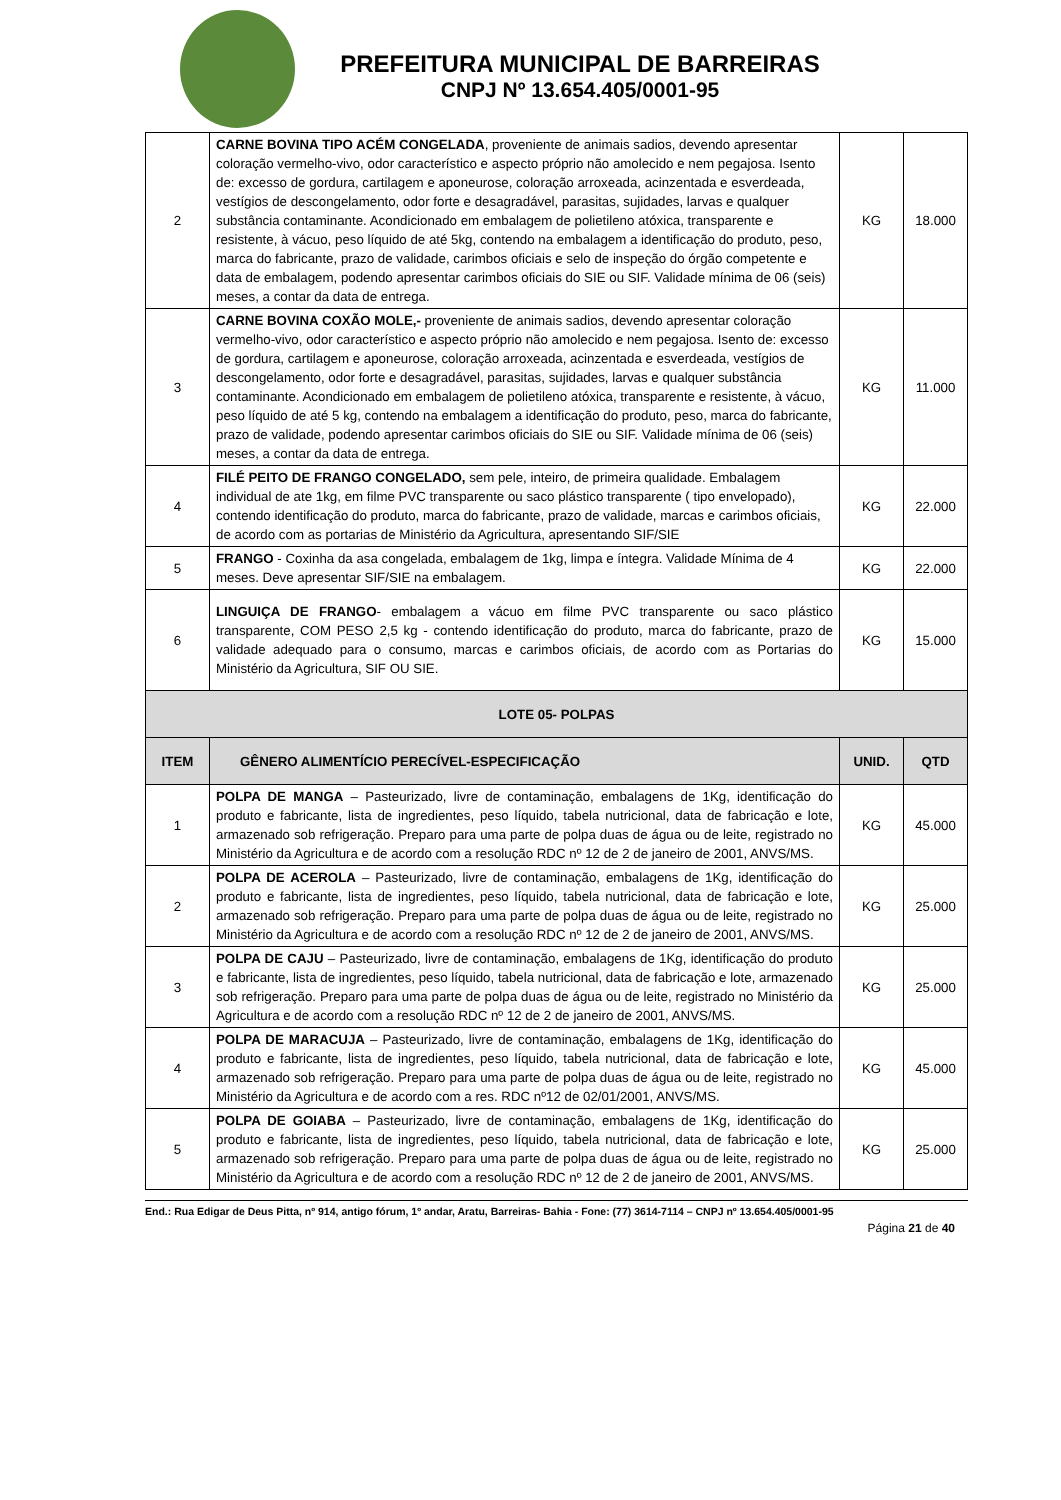PREFEITURA MUNICIPAL DE BARREIRAS
CNPJ Nº 13.654.405/0001-95
| 2 | CARNE BOVINA TIPO ACÉM CONGELADA , proveniente de animais sadios, devendo apresentar coloração vermelho-vivo, odor característico e aspecto próprio não amolecido e nem pegajosa. Isento de: excesso de gordura, cartilagem e aponeurose, coloração arroxeada, acinzentada e esverdeada, vestígios de descongelamento, odor forte e desagradável, parasitas, sujidades, larvas e qualquer substância contaminante. Acondicionado em embalagem de polietileno atóxica, transparente e resistente, à vácuo, peso líquido de até 5kg, contendo na embalagem a identificação do produto, peso, marca do fabricante, prazo de validade, carimbos oficiais e selo de inspeção do órgão competente e data de embalagem, podendo apresentar carimbos oficiais do SIE ou SIF. Validade mínima de 06 (seis) meses, a contar da data de entrega. | KG | 18.000 |
| 3 | CARNE BOVINA COXÃO MOLE,- proveniente de animais sadios, devendo apresentar coloração vermelho-vivo, odor característico e aspecto próprio não amolecido e nem pegajosa. Isento de: excesso de gordura, cartilagem e aponeurose, coloração arroxeada, acinzentada e esverdeada, vestígios de descongelamento, odor forte e desagradável, parasitas, sujidades, larvas e qualquer substância contaminante. Acondicionado em embalagem de polietileno atóxica, transparente e resistente, à vácuo, peso líquido de até 5 kg, contendo na embalagem a identificação do produto, peso, marca do fabricante, prazo de validade, podendo apresentar carimbos oficiais do SIE ou SIF. Validade mínima de 06 (seis) meses, a contar da data de entrega. | KG | 11.000 |
| 4 | FILÉ PEITO DE FRANGO CONGELADO, sem pele, inteiro, de primeira qualidade. Embalagem individual de ate 1kg, em filme PVC transparente ou saco plástico transparente ( tipo envelopado), contendo identificação do produto, marca do fabricante, prazo de validade, marcas e carimbos oficiais, de acordo com as portarias de Ministério da Agricultura, apresentando SIF/SIE | KG | 22.000 |
| 5 | FRANGO - Coxinha da asa congelada, embalagem de 1kg, limpa e íntegra. Validade Mínima de 4 meses. Deve apresentar SIF/SIE na embalagem. | KG | 22.000 |
| 6 | LINGUIÇA DE FRANGO - embalagem a vácuo em filme PVC transparente ou saco plástico transparente, COM PESO 2,5 kg - contendo identificação do produto, marca do fabricante, prazo de validade adequado para o consumo, marcas e carimbos oficiais, de acordo com as Portarias do Ministério da Agricultura, SIF OU SIE. | KG | 15.000 |
| LOTE 05- POLPAS | | | |
| ITEM | GÊNERO ALIMENTÍCIO PERECÍVEL-ESPECIFICAÇÃO | UNID. | QTD |
| 1 | POLPA DE MANGA – Pasteurizado, livre de contaminação, embalagens de 1Kg, identificação do produto e fabricante, lista de ingredientes, peso líquido, tabela nutricional, data de fabricação e lote, armazenado sob refrigeração. Preparo para uma parte de polpa duas de água ou de leite, registrado no Ministério da Agricultura e de acordo com a resolução RDC nº 12 de 2 de janeiro de 2001, ANVS/MS. | KG | 45.000 |
| 2 | POLPA DE ACEROLA – Pasteurizado, livre de contaminação, embalagens de 1Kg, identificação do produto e fabricante, lista de ingredientes, peso líquido, tabela nutricional, data de fabricação e lote, armazenado sob refrigeração. Preparo para uma parte de polpa duas de água ou de leite, registrado no Ministério da Agricultura e de acordo com a resolução RDC nº 12 de 2 de janeiro de 2001, ANVS/MS. | KG | 25.000 |
| 3 | POLPA DE CAJU – Pasteurizado, livre de contaminação, embalagens de 1Kg, identificação do produto e fabricante, lista de ingredientes, peso líquido, tabela nutricional, data de fabricação e lote, armazenado sob refrigeração. Preparo para uma parte de polpa duas de água ou de leite, registrado no Ministério da Agricultura e de acordo com a resolução RDC nº 12 de 2 de janeiro de 2001, ANVS/MS. | KG | 25.000 |
| 4 | POLPA DE MARACUJA – Pasteurizado, livre de contaminação, embalagens de 1Kg, identificação do produto e fabricante, lista de ingredientes, peso líquido, tabela nutricional, data de fabricação e lote, armazenado sob refrigeração. Preparo para uma parte de polpa duas de água ou de leite, registrado no Ministério da Agricultura e de acordo com a res. RDC nº12 de 02/01/2001, ANVS/MS. | KG | 45.000 |
| 5 | POLPA DE GOIABA – Pasteurizado, livre de contaminação, embalagens de 1Kg, identificação do produto e fabricante, lista de ingredientes, peso líquido, tabela nutricional, data de fabricação e lote, armazenado sob refrigeração. Preparo para uma parte de polpa duas de água ou de leite, registrado no Ministério da Agricultura e de acordo com a resolução RDC nº 12 de 2 de janeiro de 2001, ANVS/MS. | KG | 25.000 |
End.: Rua Edigar de Deus Pitta, nº 914, antigo fórum, 1º andar, Aratu, Barreiras- Bahia - Fone: (77) 3614-7114 – CNPJ nº 13.654.405/0001-95
Página 21 de 40